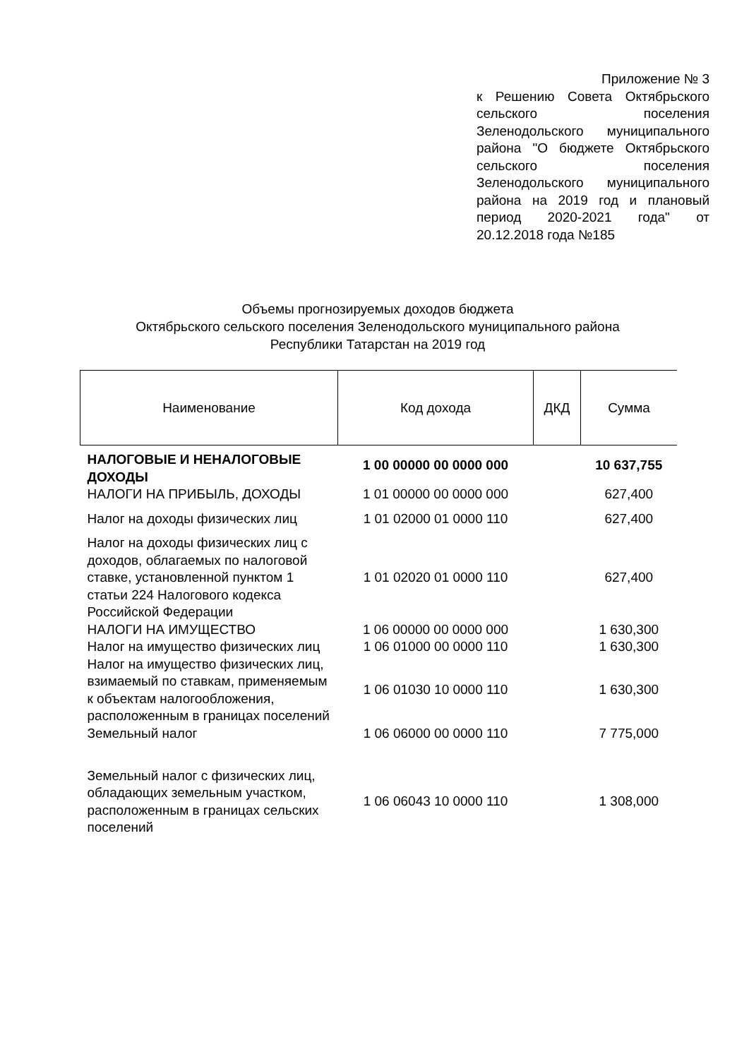Приложение № 3
к Решению Совета Октябрьского сельского поселения Зеленодольского муниципального района "О бюджете Октябрьского сельского поселения Зеленодольского муниципального района на 2019 год и плановый период 2020-2021 года" от 20.12.2018 года №185
Объемы прогнозируемых доходов бюджета
Октябрьского сельского поселения Зеленодольского муниципального района
Республики Татарстан на 2019 год
| Наименование | Код дохода | ДКД | Сумма |
| --- | --- | --- | --- |
| НАЛОГОВЫЕ И НЕНАЛОГОВЫЕ ДОХОДЫ | 1 00 00000 00 0000 000 | | 10 637,755 |
| НАЛОГИ НА ПРИБЫЛЬ, ДОХОДЫ | 1 01 00000 00 0000 000 | | 627,400 |
| Налог на доходы физических лиц | 1 01 02000 01 0000 110 | | 627,400 |
| Налог на доходы физических лиц с доходов, облагаемых по налоговой ставке, установленной пунктом 1 статьи 224 Налогового кодекса Российской Федерации | 1 01 02020 01 0000 110 | | 627,400 |
| НАЛОГИ НА ИМУЩЕСТВО | 1 06 00000 00 0000 000 | | 1 630,300 |
| Налог на имущество физических лиц | 1 06 01000 00 0000 110 | | 1 630,300 |
| Налог на имущество физических лиц, взимаемый по ставкам, применяемым к объектам налогообложения, расположенным в границах поселений | 1 06 01030 10 0000 110 | | 1 630,300 |
| Земельный налог | 1 06 06000 00 0000 110 | | 7 775,000 |
| Земельный налог с физических лиц, обладающих земельным участком, расположенным в границах сельских поселений | 1 06 06043 10 0000 110 | | 1 308,000 |